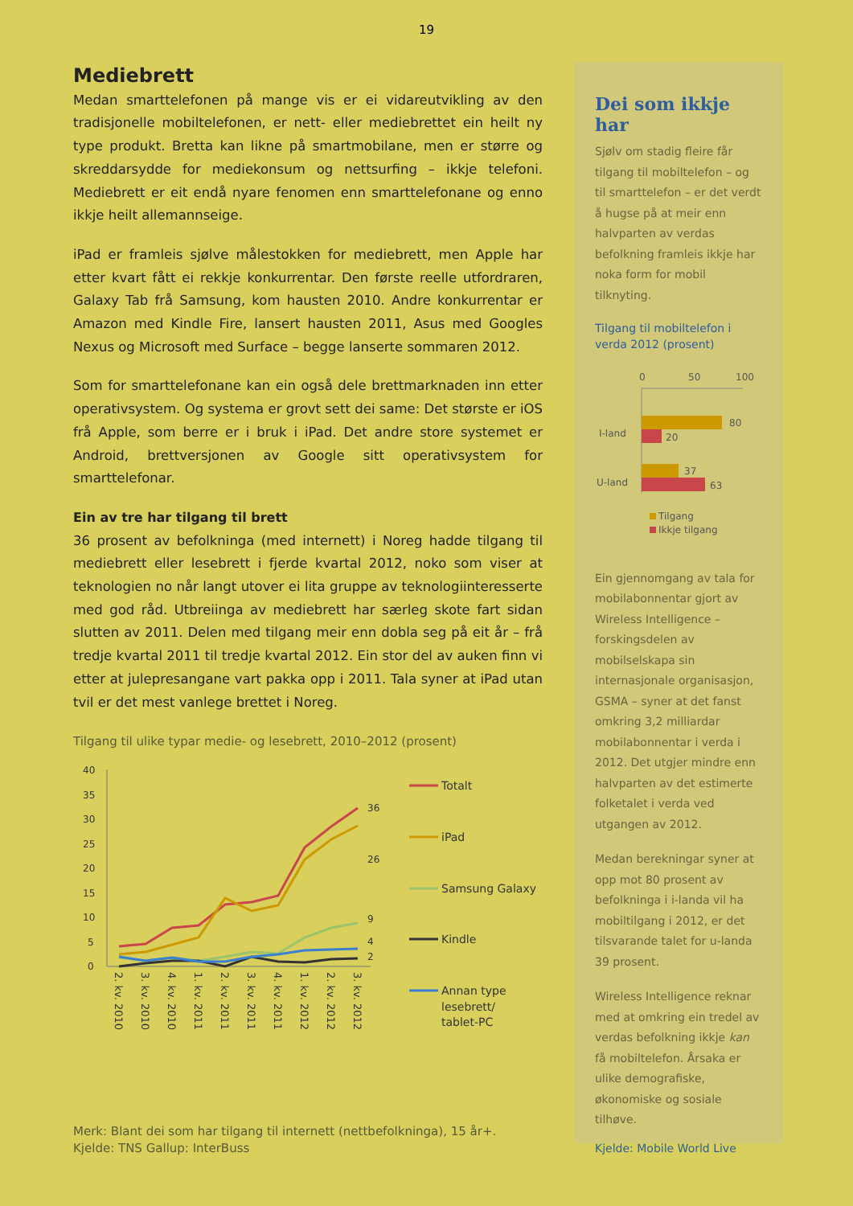19
Mediebrett
Medan smarttelefonen på mange vis er ei vidareutvikling av den tradisjonelle mobiltelefonen, er nett- eller mediebrettet ein heilt ny type produkt. Bretta kan likne på smartmobilane, men er større og skreddarsydde for mediekonsum og nettsurfing – ikkje telefoni. Mediebrett er eit endå nyare fenomen enn smarttelefonane og enno ikkje heilt allemannseige.
iPad er framleis sjølve målestokken for mediebrett, men Apple har etter kvart fått ei rekkje konkurrentar. Den første reelle utfordraren, Galaxy Tab frå Samsung, kom hausten 2010. Andre konkurrentar er Amazon med Kindle Fire, lansert hausten 2011, Asus med Googles Nexus og Microsoft med Surface – begge lanserte sommaren 2012.
Som for smarttelefonane kan ein også dele brettmarknaden inn etter operativsystem. Og systema er grovt sett dei same: Det største er iOS frå Apple, som berre er i bruk i iPad. Det andre store systemet er Android, brettversjonen av Google sitt operativsystem for smarttelefonar.
Ein av tre har tilgang til brett
36 prosent av befolkninga (med internett) i Noreg hadde tilgang til mediebrett eller lesebrett i fjerde kvartal 2012, noko som viser at teknologien no når langt utover ei lita gruppe av teknologiinteresserte med god råd. Utbreiinga av mediebrett har særleg skote fart sidan slutten av 2011. Delen med tilgang meir enn dobla seg på eit år – frå tredje kvartal 2011 til tredje kvartal 2012. Ein stor del av auken finn vi etter at julepresangane vart pakka opp i 2011. Tala syner at iPad utan tvil er det mest vanlege brettet i Noreg.
Tilgang til ulike typar medie- og lesebrett, 2010–2012 (prosent)
40
35
30
25
20
15
10
5
0
36
26
9
4
2
2. kv. 2010
3. kv. 2010
4. kv. 2010
1. kv. 2011
2. kv. 2011
3. kv. 2011
4. kv. 2011
1. kv. 2012
2. kv. 2012
3. kv. 2012
Totalt
iPad
Samsung Galaxy
Kindle
Annan type
lesebrett/
tablet-PC
Merk: Blant dei som har tilgang til internett (nettbefolkninga), 15 år+.
Kjelde: TNS Gallup: InterBuss
Dei som ikkje har
Sjølv om stadig fleire får tilgang til mobiltelefon – og til smarttelefon – er det verdt å hugse på at meir enn halvparten av verdas befolkning framleis ikkje har noka form for mobil tilknyting.
Tilgang til mobiltelefon i verda 2012 (prosent)
0
50
100
I-land
U-land
80
20
37
63
Tilgang
Ikkje tilgang
Ein gjennomgang av tala for mobilabonnentar gjort av Wireless Intelligence – forskingsdelen av mobilselskapa sin internasjonale organisasjon, GSMA – syner at det fanst omkring 3,2 milliardar mobilabonnentar i verda i 2012. Det utgjer mindre enn halvparten av det estimerte folketalet i verda ved utgangen av 2012.
Medan berekningar syner at opp mot 80 prosent av befolkninga i i-landa vil ha mobiltilgang i 2012, er det tilsvarande talet for u-landa 39 prosent.
Wireless Intelligence reknar med at omkring ein tredel av verdas befolkning ikkje kan få mobiltelefon. Årsaka er ulike demografiske, økonomiske og sosiale tilhøve.
Kjelde: Mobile World Live